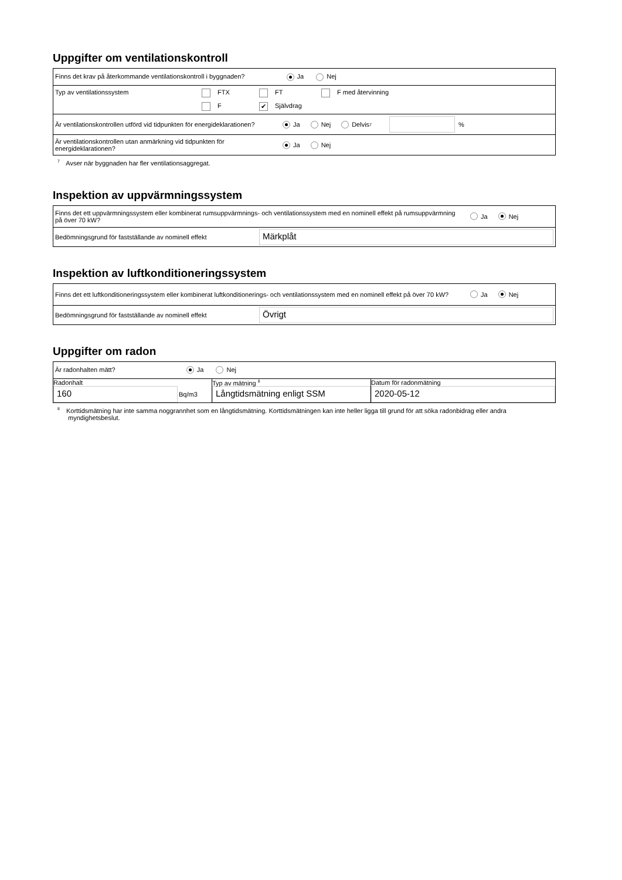Uppgifter om ventilationskontroll
| Finns det krav på återkommande ventilationskontroll i byggnaden? Ja Nej |
| Typ av ventilationssystem FTX FT F med återvinning F ✔ Självdrag |
| Är ventilationskontrollen utförd vid tidpunkten för energideklarationen? Ja Nej Delvis <sup>7</sup> % |
| Är ventilationskontrollen utan anmärkning vid tidpunkten för energideklarationen? Ja Nej |
<sup>7</sup> Avser när byggnaden har fler ventilationsaggregat.
Inspektion av uppvärmningssystem
| Finns det ett uppvärmningssystem eller kombinerat rumsuppvärmnings- och ventilationssystem med en nominell effekt på rumsuppvärmning på över 70 kW? Ja Nej |
| Bedömningsgrund för fastställande av nominell effekt Märkplåt |
Inspektion av luftkonditioneringssystem
| Finns det ett luftkonditioneringssystem eller kombinerat luftkonditionerings- och ventilationssystem med en nominell effekt på över 70 kW? Ja Nej |
| Bedömningsgrund för fastställande av nominell effekt Övrigt |
Uppgifter om radon
| Är radonhalten mätt? Ja Nej | | |
| Radonhalt 160 Bq/m3 | Typ av mätning <sup>8</sup> Långtidsmätning enligt SSM | Datum för radonmätning 2020-05-12 |
<sup>8</sup> Korttidsmätning har inte samma noggrannhet som en långtidsmätning. Korttidsmätningen kan inte heller ligga till grund för att söka radonbidrag eller andra myndighetsbeslut.